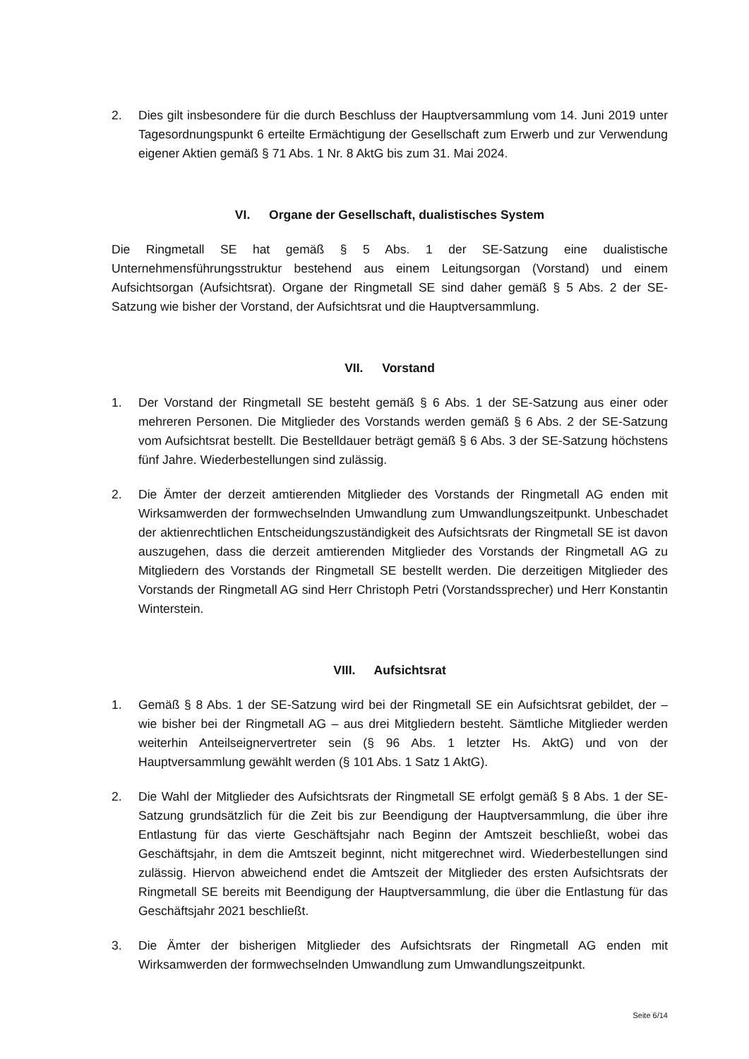2. Dies gilt insbesondere für die durch Beschluss der Hauptversammlung vom 14. Juni 2019 unter Tagesordnungspunkt 6 erteilte Ermächtigung der Gesellschaft zum Erwerb und zur Verwendung eigener Aktien gemäß § 71 Abs. 1 Nr. 8 AktG bis zum 31. Mai 2024.
VI. Organe der Gesellschaft, dualistisches System
Die Ringmetall SE hat gemäß § 5 Abs. 1 der SE-Satzung eine dualistische Unternehmensführungsstruktur bestehend aus einem Leitungsorgan (Vorstand) und einem Aufsichtsorgan (Aufsichtsrat). Organe der Ringmetall SE sind daher gemäß § 5 Abs. 2 der SE-Satzung wie bisher der Vorstand, der Aufsichtsrat und die Hauptversammlung.
VII. Vorstand
1. Der Vorstand der Ringmetall SE besteht gemäß § 6 Abs. 1 der SE-Satzung aus einer oder mehreren Personen. Die Mitglieder des Vorstands werden gemäß § 6 Abs. 2 der SE-Satzung vom Aufsichtsrat bestellt. Die Bestelldauer beträgt gemäß § 6 Abs. 3 der SE-Satzung höchstens fünf Jahre. Wiederbestellungen sind zulässig.
2. Die Ämter der derzeit amtierenden Mitglieder des Vorstands der Ringmetall AG enden mit Wirksamwerden der formwechselnden Umwandlung zum Umwandlungszeitpunkt. Unbeschadet der aktienrechtlichen Entscheidungszuständigkeit des Aufsichtsrats der Ringmetall SE ist davon auszugehen, dass die derzeit amtierenden Mitglieder des Vorstands der Ringmetall AG zu Mitgliedern des Vorstands der Ringmetall SE bestellt werden. Die derzeitigen Mitglieder des Vorstands der Ringmetall AG sind Herr Christoph Petri (Vorstandssprecher) und Herr Konstantin Winterstein.
VIII. Aufsichtsrat
1. Gemäß § 8 Abs. 1 der SE-Satzung wird bei der Ringmetall SE ein Aufsichtsrat gebildet, der – wie bisher bei der Ringmetall AG – aus drei Mitgliedern besteht. Sämtliche Mitglieder werden weiterhin Anteilseignervertreter sein (§ 96 Abs. 1 letzter Hs. AktG) und von der Hauptversammlung gewählt werden (§ 101 Abs. 1 Satz 1 AktG).
2. Die Wahl der Mitglieder des Aufsichtsrats der Ringmetall SE erfolgt gemäß § 8 Abs. 1 der SE-Satzung grundsätzlich für die Zeit bis zur Beendigung der Hauptversammlung, die über ihre Entlastung für das vierte Geschäftsjahr nach Beginn der Amtszeit beschließt, wobei das Geschäftsjahr, in dem die Amtszeit beginnt, nicht mitgerechnet wird. Wiederbestellungen sind zulässig. Hiervon abweichend endet die Amtszeit der Mitglieder des ersten Aufsichtsrats der Ringmetall SE bereits mit Beendigung der Hauptversammlung, die über die Entlastung für das Geschäftsjahr 2021 beschließt.
3. Die Ämter der bisherigen Mitglieder des Aufsichtsrats der Ringmetall AG enden mit Wirksamwerden der formwechselnden Umwandlung zum Umwandlungszeitpunkt.
Seite 6/14